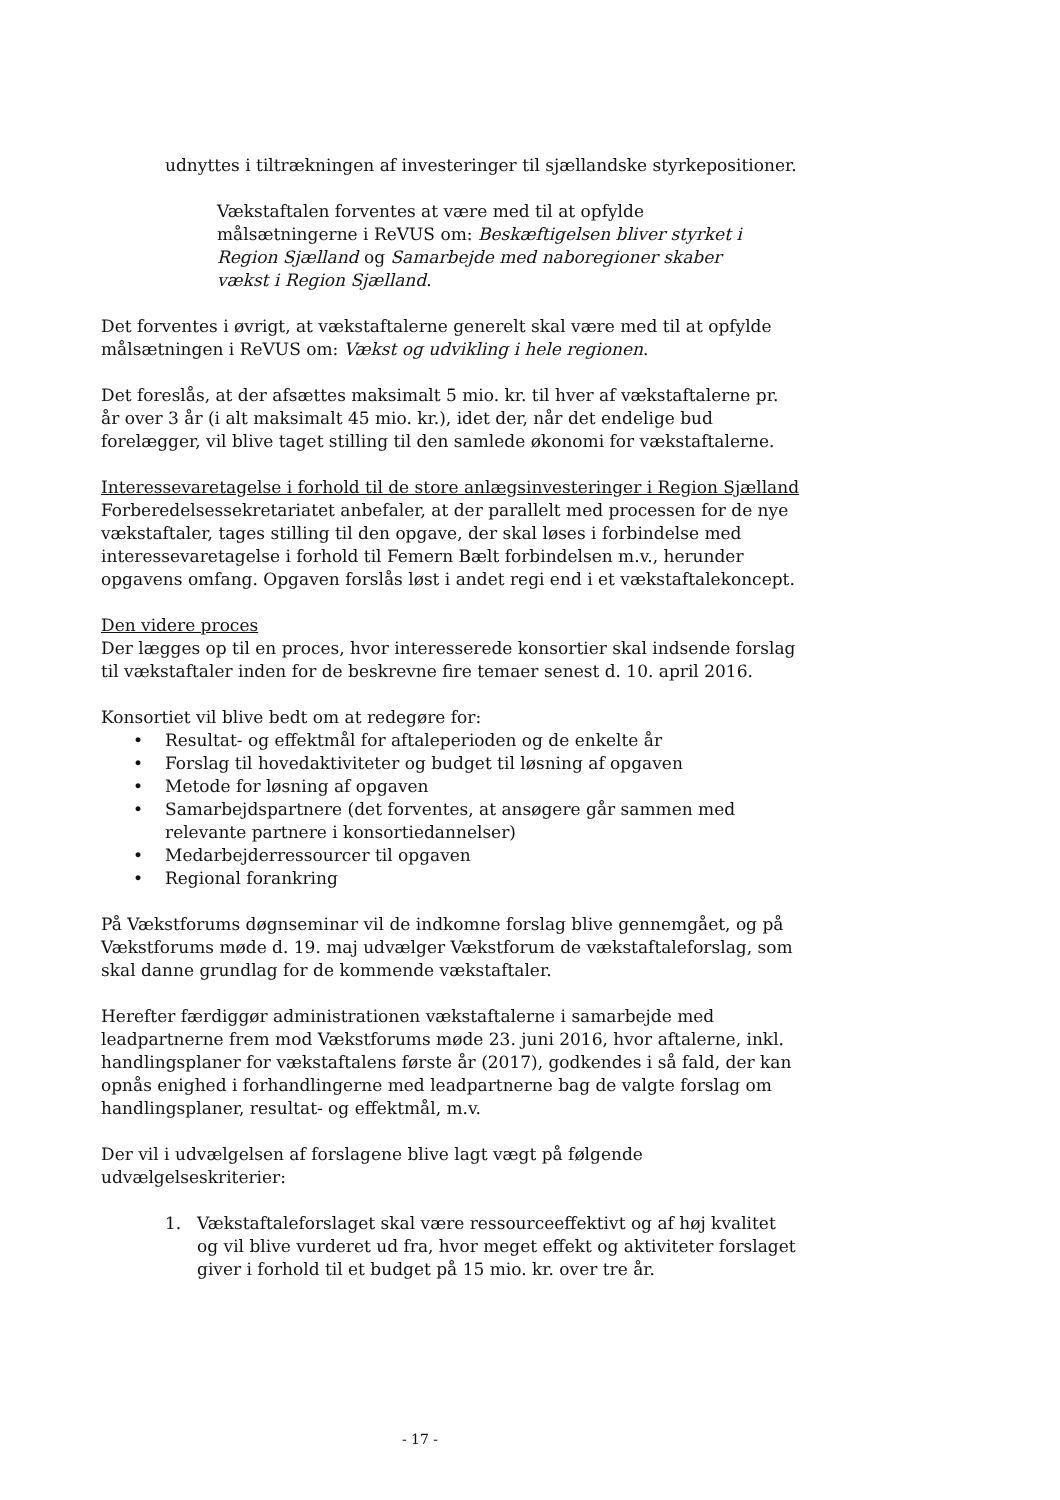udnyttes i tiltrækningen af investeringer til sjællandske styrkepositioner.
Vækstaftalen forventes at være med til at opfylde målsætningerne i ReVUS om: Beskæftigelsen bliver styrket i Region Sjælland og Samarbejde med naboregioner skaber vækst i Region Sjælland.
Det forventes i øvrigt, at vækstaftalerne generelt skal være med til at opfylde målsætningen i ReVUS om: Vækst og udvikling i hele regionen.
Det foreslås, at der afsættes maksimalt 5 mio. kr. til hver af vækstaftalerne pr. år over 3 år (i alt maksimalt 45 mio. kr.), idet der, når det endelige bud forelægger, vil blive taget stilling til den samlede økonomi for vækstaftalerne.
Interessevaretagelse i forhold til de store anlægsinvesteringer i Region Sjælland
Forberedelsessekretariatet anbefaler, at der parallelt med processen for de nye vækstaftaler, tages stilling til den opgave, der skal løses i forbindelse med interessevaretagelse i forhold til Femern Bælt forbindelsen m.v., herunder opgavens omfang. Opgaven forslås løst i andet regi end i et vækstaftalekoncept.
Den videre proces
Der lægges op til en proces, hvor interesserede konsortier skal indsende forslag til vækstaftaler inden for de beskrevne fire temaer senest d. 10. april 2016.
Konsortiet vil blive bedt om at redegøre for:
• Resultat- og effektmål for aftaleperioden og de enkelte år
• Forslag til hovedaktiviteter og budget til løsning af opgaven
• Metode for løsning af opgaven
• Samarbejdspartnere (det forventes, at ansøgere går sammen med relevante partnere i konsortiedannelser)
• Medarbejderressourcer til opgaven
• Regional forankring
På Vækstforums døgnseminar vil de indkomne forslag blive gennemgået, og på Vækstforums møde d. 19. maj udvælger Vækstforum de vækstaftaleforslag, som skal danne grundlag for de kommende vækstaftaler.
Herefter færdiggør administrationen vækstaftalerne i samarbejde med leadpartnerne frem mod Vækstforums møde 23. juni 2016, hvor aftalerne, inkl. handlingsplaner for vækstaftalens første år (2017), godkendes i så fald, der kan opnås enighed i forhandlingerne med leadpartnerne bag de valgte forslag om handlingsplaner, resultat- og effektmål, m.v.
Der vil i udvælgelsen af forslagene blive lagt vægt på følgende udvælgelseskriterier:
1. Vækstaftaleforslaget skal være ressourceeffektivt og af høj kvalitet og vil blive vurderet ud fra, hvor meget effekt og aktiviteter forslaget giver i forhold til et budget på 15 mio. kr. over tre år.
- 17 -